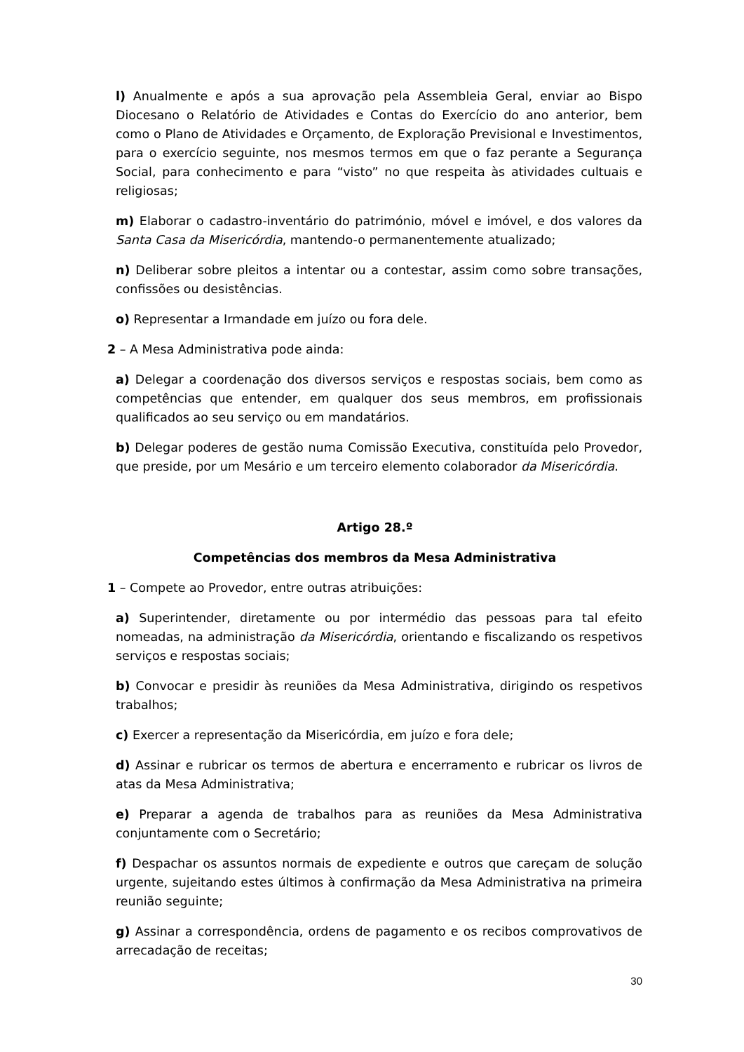l) Anualmente e após a sua aprovação pela Assembleia Geral, enviar ao Bispo Diocesano o Relatório de Atividades e Contas do Exercício do ano anterior, bem como o Plano de Atividades e Orçamento, de Exploração Previsional e Investimentos, para o exercício seguinte, nos mesmos termos em que o faz perante a Segurança Social, para conhecimento e para “visto” no que respeita às atividades cultuais e religiosas;
m) Elaborar o cadastro-inventário do património, móvel e imóvel, e dos valores da Santa Casa da Misericórdia, mantendo-o permanentemente atualizado;
n) Deliberar sobre pleitos a intentar ou a contestar, assim como sobre transações, confissões ou desistências.
o) Representar a Irmandade em juízo ou fora dele.
2 – A Mesa Administrativa pode ainda:
a) Delegar a coordenação dos diversos serviços e respostas sociais, bem como as competências que entender, em qualquer dos seus membros, em profissionais qualificados ao seu serviço ou em mandatários.
b) Delegar poderes de gestão numa Comissão Executiva, constituída pelo Provedor, que preside, por um Mesário e um terceiro elemento colaborador da Misericórdia.
Artigo 28.º
Competências dos membros da Mesa Administrativa
1 – Compete ao Provedor, entre outras atribuições:
a) Superintender, diretamente ou por intermédio das pessoas para tal efeito nomeadas, na administração da Misericórdia, orientando e fiscalizando os respetivos serviços e respostas sociais;
b) Convocar e presidir às reuniões da Mesa Administrativa, dirigindo os respetivos trabalhos;
c) Exercer a representação da Misericórdia, em juízo e fora dele;
d) Assinar e rubricar os termos de abertura e encerramento e rubricar os livros de atas da Mesa Administrativa;
e) Preparar a agenda de trabalhos para as reuniões da Mesa Administrativa conjuntamente com o Secretário;
f) Despachar os assuntos normais de expediente e outros que careçam de solução urgente, sujeitando estes últimos à confirmação da Mesa Administrativa na primeira reunião seguinte;
g) Assinar a correspondência, ordens de pagamento e os recibos comprovativos de arrecadação de receitas;
30